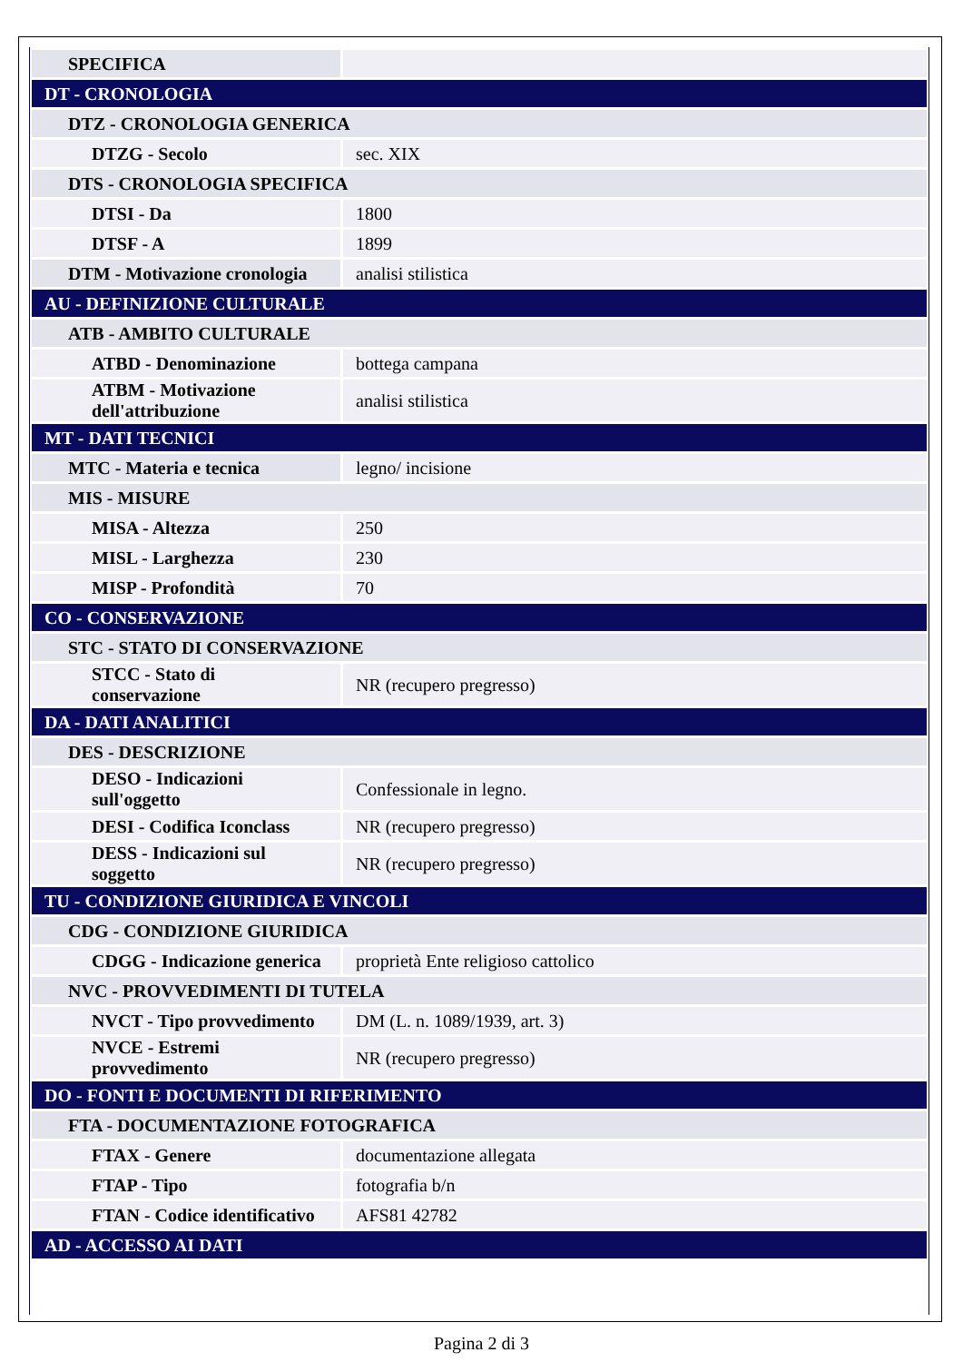| SPECIFICA | |
| DT - CRONOLOGIA | |
| DTZ - CRONOLOGIA GENERICA | |
| DTZG - Secolo | sec. XIX |
| DTS - CRONOLOGIA SPECIFICA | |
| DTSI - Da | 1800 |
| DTSF - A | 1899 |
| DTM - Motivazione cronologia | analisi stilistica |
| AU - DEFINIZIONE CULTURALE | |
| ATB - AMBITO CULTURALE | |
| ATBD - Denominazione | bottega campana |
| ATBM - Motivazione dell'attribuzione | analisi stilistica |
| MT - DATI TECNICI | |
| MTC - Materia e tecnica | legno/ incisione |
| MIS - MISURE | |
| MISA - Altezza | 250 |
| MISL - Larghezza | 230 |
| MISP - Profondità | 70 |
| CO - CONSERVAZIONE | |
| STC - STATO DI CONSERVAZIONE | |
| STCC - Stato di conservazione | NR (recupero pregresso) |
| DA - DATI ANALITICI | |
| DES - DESCRIZIONE | |
| DESO - Indicazioni sull'oggetto | Confessionale in legno. |
| DESI - Codifica Iconclass | NR (recupero pregresso) |
| DESS - Indicazioni sul soggetto | NR (recupero pregresso) |
| TU - CONDIZIONE GIURIDICA E VINCOLI | |
| CDG - CONDIZIONE GIURIDICA | |
| CDGG - Indicazione generica | proprietà Ente religioso cattolico |
| NVC - PROVVEDIMENTI DI TUTELA | |
| NVCT - Tipo provvedimento | DM (L. n. 1089/1939, art. 3) |
| NVCE - Estremi provvedimento | NR (recupero pregresso) |
| DO - FONTI E DOCUMENTI DI RIFERIMENTO | |
| FTA - DOCUMENTAZIONE FOTOGRAFICA | |
| FTAX - Genere | documentazione allegata |
| FTAP - Tipo | fotografia b/n |
| FTAN - Codice identificativo | AFS81 42782 |
| AD - ACCESSO AI DATI | |
Pagina 2 di 3